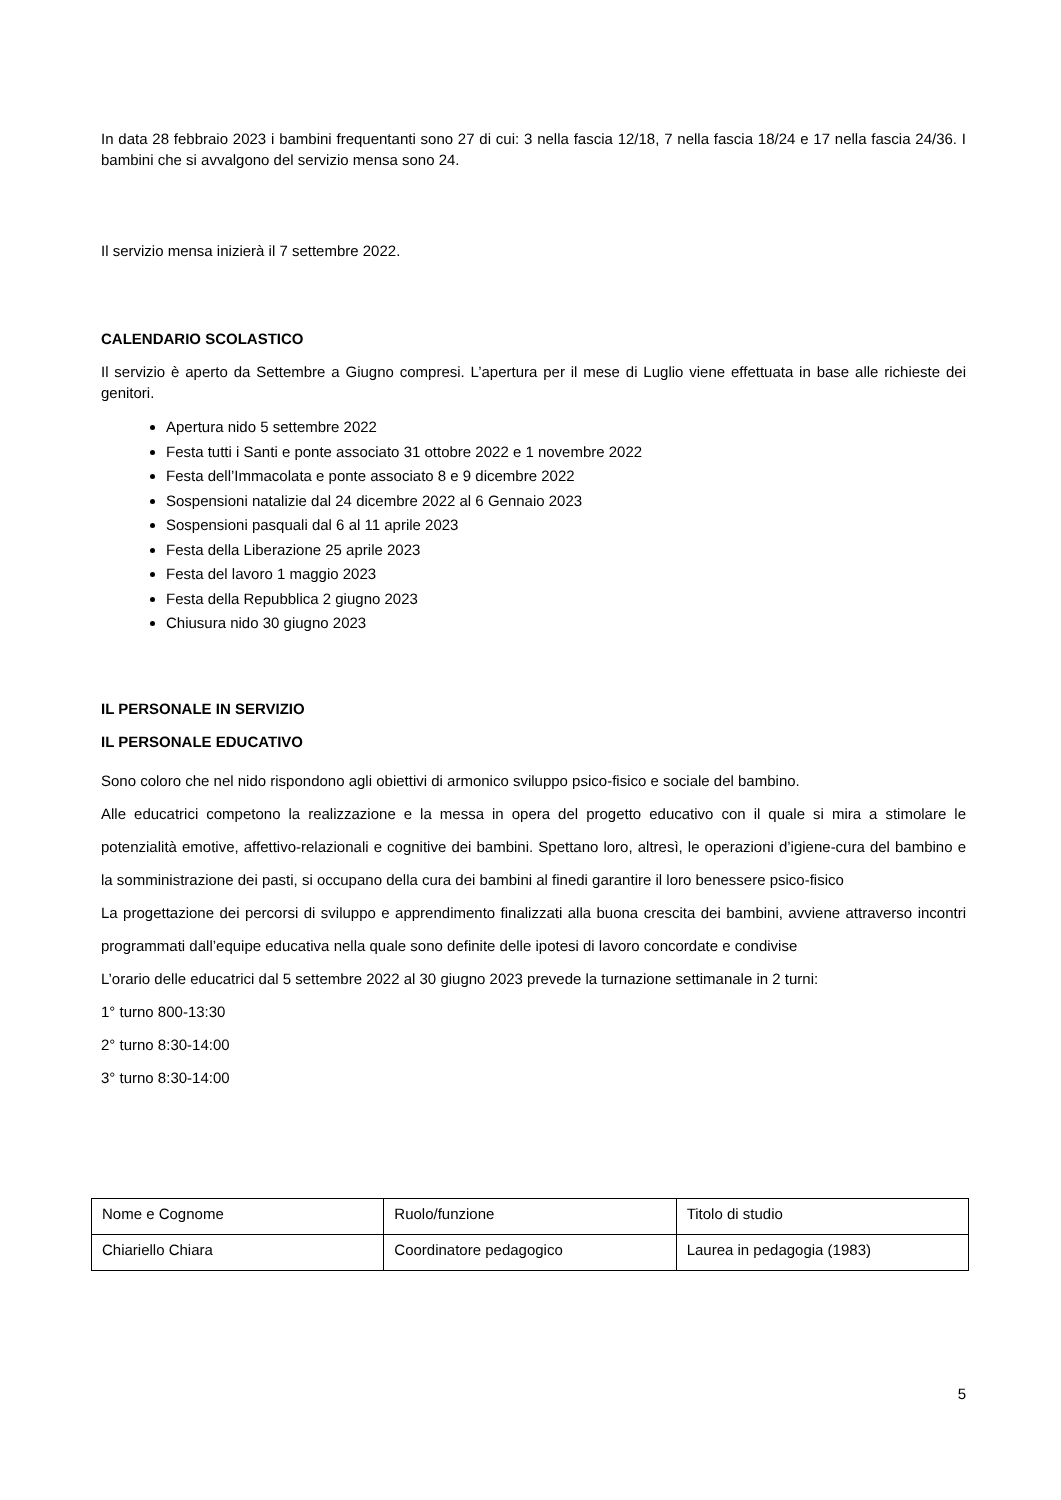In data 28 febbraio 2023 i bambini frequentanti sono 27 di cui: 3 nella fascia 12/18, 7 nella fascia 18/24 e 17 nella fascia 24/36. I bambini che si avvalgono del servizio mensa sono 24.
Il servizio mensa inizierà il 7 settembre 2022.
CALENDARIO SCOLASTICO
Il servizio è aperto da Settembre a Giugno compresi. L’apertura per il mese di Luglio viene effettuata in base alle richieste dei genitori.
Apertura nido 5 settembre 2022
Festa tutti i Santi e ponte associato 31 ottobre 2022 e 1 novembre 2022
Festa dell’Immacolata e ponte associato 8 e 9 dicembre 2022
Sospensioni natalizie dal 24 dicembre 2022 al 6 Gennaio 2023
Sospensioni pasquali dal 6 al 11 aprile 2023
Festa della Liberazione 25 aprile 2023
Festa del lavoro 1 maggio 2023
Festa della Repubblica 2 giugno 2023
Chiusura nido 30 giugno 2023
IL PERSONALE IN SERVIZIO
IL PERSONALE EDUCATIVO
Sono coloro che nel nido rispondono agli obiettivi di armonico sviluppo psico-fisico e sociale del bambino.
Alle educatrici competono la realizzazione e la messa in opera del progetto educativo con il quale si mira a stimolare le potenzialità emotive, affettivo-relazionali e cognitive dei bambini. Spettano loro, altresì, le operazioni d’igiene-cura del bambino e la somministrazione dei pasti, si occupano della cura dei bambini al finedi garantire il loro benessere psico-fisico
La progettazione dei percorsi di sviluppo e apprendimento finalizzati alla buona crescita dei bambini, avviene attraverso incontri programmati dall’equipe educativa nella quale sono definite delle ipotesi di lavoro concordate e condivise
L’orario delle educatrici dal 5 settembre 2022 al 30 giugno 2023 prevede la turnazione settimanale in 2 turni:
1° turno 800-13:30
2° turno 8:30-14:00
3° turno 8:30-14:00
| Nome e Cognome | Ruolo/funzione | Titolo di studio |
| Chiariello Chiara | Coordinatore pedagogico | Laurea in pedagogia (1983) |
5